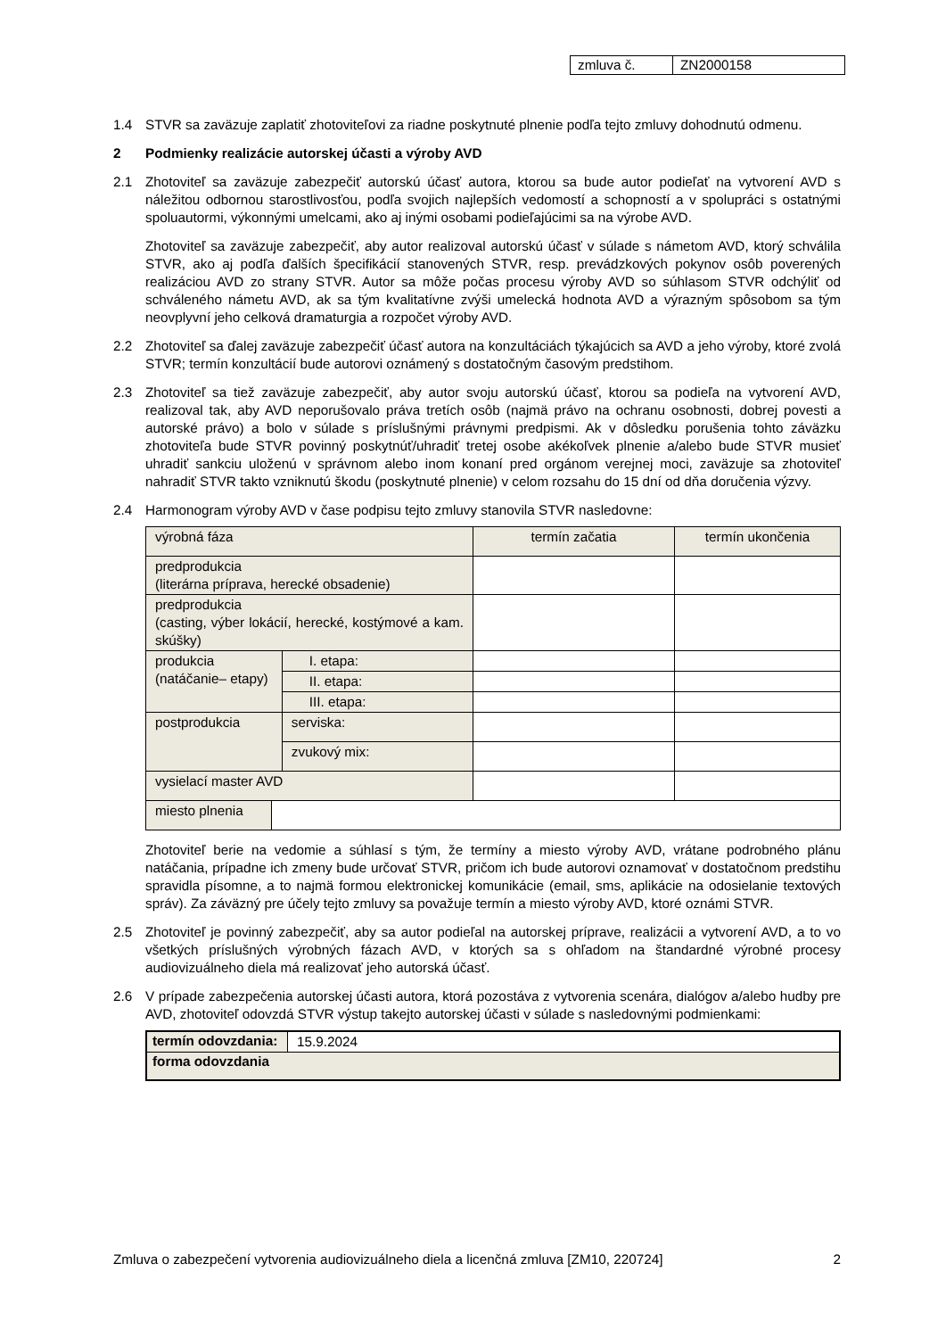| zmluva č. | ZN2000158 |
1.4 STVR sa zaväzuje zaplatiť zhotoviteľovi za riadne poskytnuté plnenie podľa tejto zmluvy dohodnutú odmenu.
2 Podmienky realizácie autorskej účasti a výroby AVD
2.1 Zhotoviteľ sa zaväzuje zabezpečiť autorskú účasť autora, ktorou sa bude autor podieľať na vytvorení AVD s náležitou odbornou starostlivosťou, podľa svojich najlepších vedomostí a schopností a v spolupráci s ostatnými spoluautormi, výkonnými umelcami, ako aj inými osobami podieľajúcimi sa na výrobe AVD.
Zhotoviteľ sa zaväzuje zabezpečiť, aby autor realizoval autorskú účasť v súlade s námetom AVD, ktorý schválila STVR, ako aj podľa ďalších špecifikácií stanovených STVR, resp. prevádzkových pokynov osôb poverených realizáciou AVD zo strany STVR. Autor sa môže počas procesu výroby AVD so súhlasom STVR odchýliť od schváleného námetu AVD, ak sa tým kvalitatívne zvýši umelecká hodnota AVD a výrazným spôsobom sa tým neovplyvní jeho celková dramaturgia a rozpočet výroby AVD.
2.2 Zhotoviteľ sa ďalej zaväzuje zabezpečiť účasť autora na konzultáciách týkajúcich sa AVD a jeho výroby, ktoré zvolá STVR; termín konzultácií bude autorovi oznámený s dostatočným časovým predstihom.
2.3 Zhotoviteľ sa tiež zaväzuje zabezpečiť, aby autor svoju autorskú účasť, ktorou sa podieľa na vytvorení AVD, realizoval tak, aby AVD neporušovalo práva tretích osôb (najmä právo na ochranu osobnosti, dobrej povesti a autorské právo) a bolo v súlade s príslušnými právnymi predpismi. Ak v dôsledku porušenia tohto záväzku zhotoviteľa bude STVR povinný poskytnúť/uhradiť tretej osobe akékoľvek plnenie a/alebo bude STVR musieť uhradiť sankciu uloženú v správnom alebo inom konaní pred orgánom verejnej moci, zaväzuje sa zhotoviteľ nahradiť STVR takto vzniknutú škodu (poskytnuté plnenie) v celom rozsahu do 15 dní od dňa doručenia výzvy.
2.4 Harmonogram výroby AVD v čase podpisu tejto zmluvy stanovila STVR nasledovne:
| výrobná fáza | | | termín začatia | termín ukončenia |
| predprodukcia (literárna príprava, herecké obsadenie) | | | | |
| predprodukcia (casting, výber lokácií, herecké, kostýmové a kam. skúšky) | | | | |
| produkcia (natáčanie– etapy) | | I. etapa: | | |
| | | II. etapa: | | |
| | | III. etapa: | | |
| postprodukcia | | serviska: | | |
| | | zvukový mix: | | |
| vysielací master AVD | | | | |
| miesto plnenia | | | | |
Zhotoviteľ berie na vedomie a súhlasí s tým, že termíny a miesto výroby AVD, vrátane podrobného plánu natáčania, prípadne ich zmeny bude určovať STVR, pričom ich bude autorovi oznamovať v dostatočnom predstihu spravidla písomne, a to najmä formou elektronickej komunikácie (email, sms, aplikácie na odosielanie textových správ). Za záväzný pre účely tejto zmluvy sa považuje termín a miesto výroby AVD, ktoré oznámi STVR.
2.5 Zhotoviteľ je povinný zabezpečiť, aby sa autor podieľal na autorskej príprave, realizácii a vytvorení AVD, a to vo všetkých príslušných výrobných fázach AVD, v ktorých sa s ohľadom na štandardné výrobné procesy audiovizuálneho diela má realizovať jeho autorská účasť.
2.6 V prípade zabezpečenia autorskej účasti autora, ktorá pozostáva z vytvorenia scenára, dialógov a/alebo hudby pre AVD, zhotoviteľ odovzdá STVR výstup takejto autorskej účasti v súlade s nasledovnými podmienkami:
| termín odovzdania: | 15.9.2024 |
| forma odovzdania | |
Zmluva o zabezpečení vytvorenia audiovizuálneho diela a licenčná zmluva [ZM10, 220724] 2